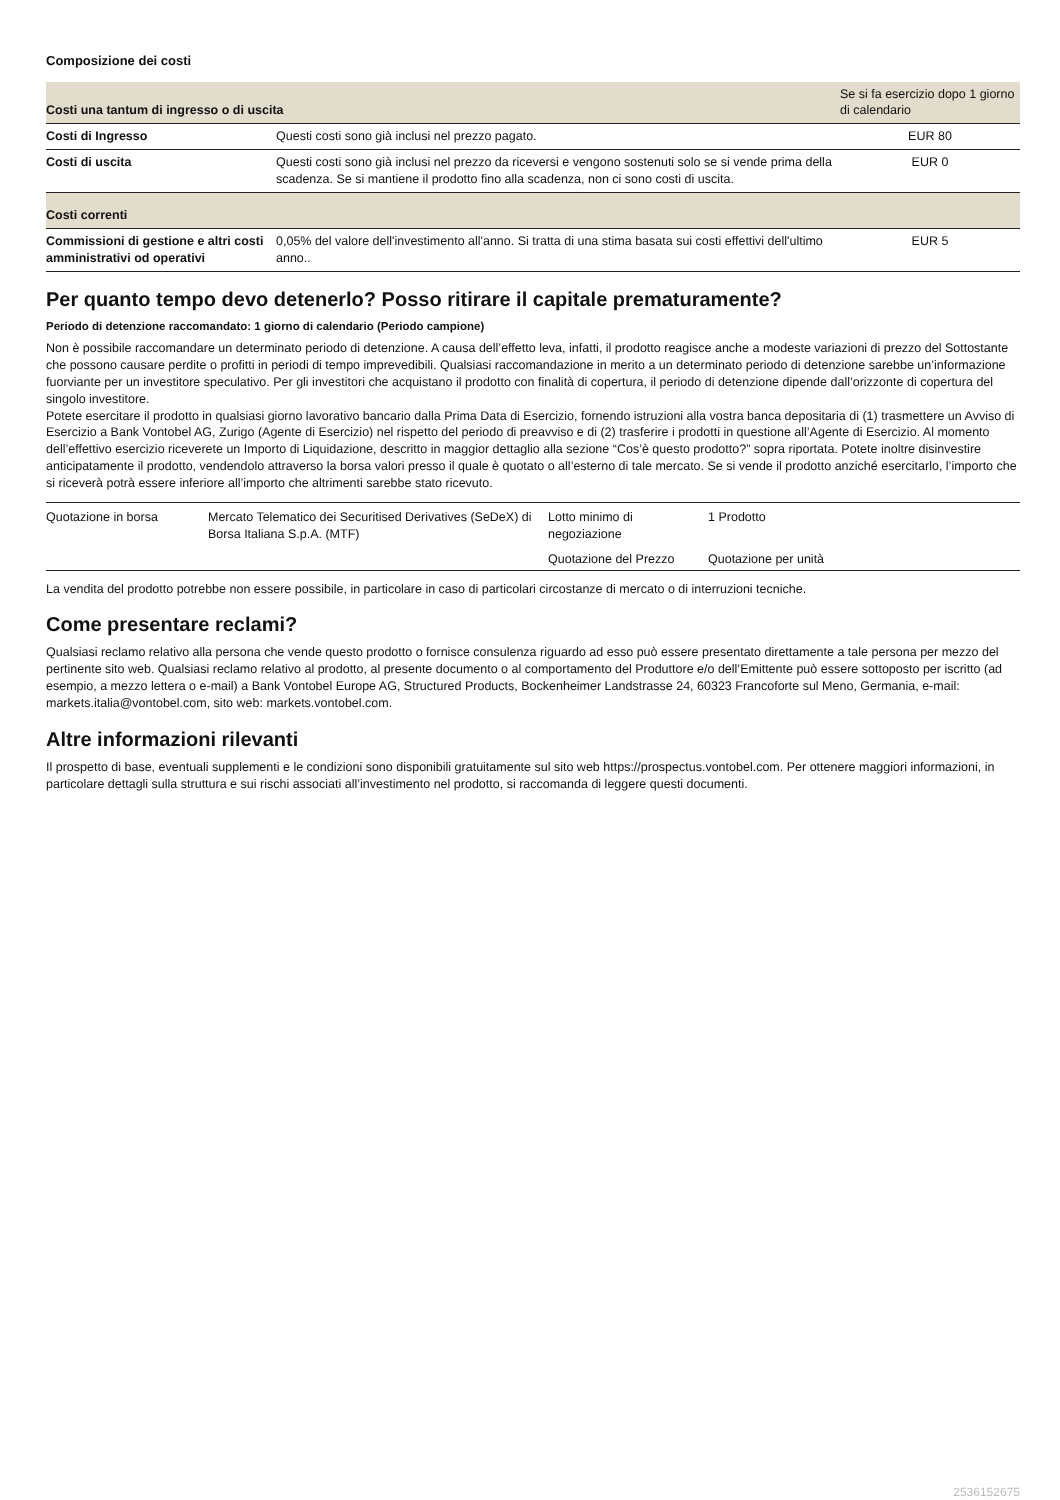Composizione dei costi
| Costi una tantum di ingresso o di uscita | | Se si fa esercizio dopo 1 giorno di calendario |
| --- | --- | --- |
| Costi di Ingresso | Questi costi sono già inclusi nel prezzo pagato. | EUR 80 |
| Costi di uscita | Questi costi sono già inclusi nel prezzo da riceversi e vengono sostenuti solo se si vende prima della scadenza. Se si mantiene il prodotto fino alla scadenza, non ci sono costi di uscita. | EUR 0 |
| Costi correnti | | |
| Commissioni di gestione e altri costi amministrativi od operativi | 0,05% del valore dell'investimento all'anno. Si tratta di una stima basata sui costi effettivi dell'ultimo anno.. | EUR 5 |
Per quanto tempo devo detenerlo? Posso ritirare il capitale prematuramente?
Periodo di detenzione raccomandato: 1 giorno di calendario (Periodo campione)
Non è possibile raccomandare un determinato periodo di detenzione. A causa dell’effetto leva, infatti, il prodotto reagisce anche a modeste variazioni di prezzo del Sottostante che possono causare perdite o profitti in periodi di tempo imprevedibili. Qualsiasi raccomandazione in merito a un determinato periodo di detenzione sarebbe un’informazione fuorviante per un investitore speculativo. Per gli investitori che acquistano il prodotto con finalità di copertura, il periodo di detenzione dipende dall’orizzonte di copertura del singolo investitore.
Potete esercitare il prodotto in qualsiasi giorno lavorativo bancario dalla Prima Data di Esercizio, fornendo istruzioni alla vostra banca depositaria di (1) trasmettere un Avviso di Esercizio a Bank Vontobel AG, Zurigo (Agente di Esercizio) nel rispetto del periodo di preavviso e di (2) trasferire i prodotti in questione all’Agente di Esercizio. Al momento dell’effettivo esercizio riceverete un Importo di Liquidazione, descritto in maggior dettaglio alla sezione “Cos’è questo prodotto?” sopra riportata. Potete inoltre disinvestire anticipatamente il prodotto, vendendolo attraverso la borsa valori presso il quale è quotato o all’esterno di tale mercato. Se si vende il prodotto anziché esercitarlo, l’importo che si riceverà potrà essere inferiore all’importo che altrimenti sarebbe stato ricevuto.
| Quotazione in borsa | Mercato Telematico dei Securitised Derivatives (SeDeX) di Borsa Italiana S.p.A. (MTF) | Lotto minimo di negoziazione | 1 Prodotto |
| | | Quotazione del Prezzo | Quotazione per unità |
La vendita del prodotto potrebbe non essere possibile, in particolare in caso di particolari circostanze di mercato o di interruzioni tecniche.
Come presentare reclami?
Qualsiasi reclamo relativo alla persona che vende questo prodotto o fornisce consulenza riguardo ad esso può essere presentato direttamente a tale persona per mezzo del pertinente sito web. Qualsiasi reclamo relativo al prodotto, al presente documento o al comportamento del Produttore e/o dell’Emittente può essere sottoposto per iscritto (ad esempio, a mezzo lettera o e-mail) a Bank Vontobel Europe AG, Structured Products, Bockenheimer Landstrasse 24, 60323 Francoforte sul Meno, Germania, e-mail: markets.italia@vontobel.com, sito web: markets.vontobel.com.
Altre informazioni rilevanti
Il prospetto di base, eventuali supplementi e le condizioni sono disponibili gratuitamente sul sito web https://prospectus.vontobel.com. Per ottenere maggiori informazioni, in particolare dettagli sulla struttura e sui rischi associati all’investimento nel prodotto, si raccomanda di leggere questi documenti.
2536152675